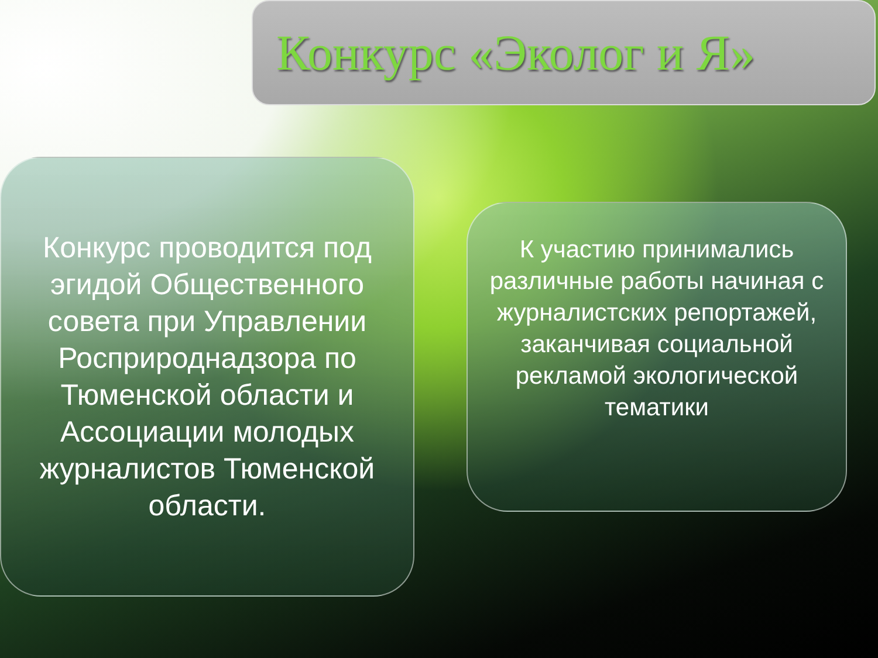Конкурс «Эколог и Я»
Конкурс проводится под эгидой Общественного совета при Управлении Росприроднадзора по Тюменской области и Ассоциации молодых журналистов Тюменской области.
К участию принимались различные работы начиная с журналистских репортажей, заканчивая социальной рекламой экологической тематики